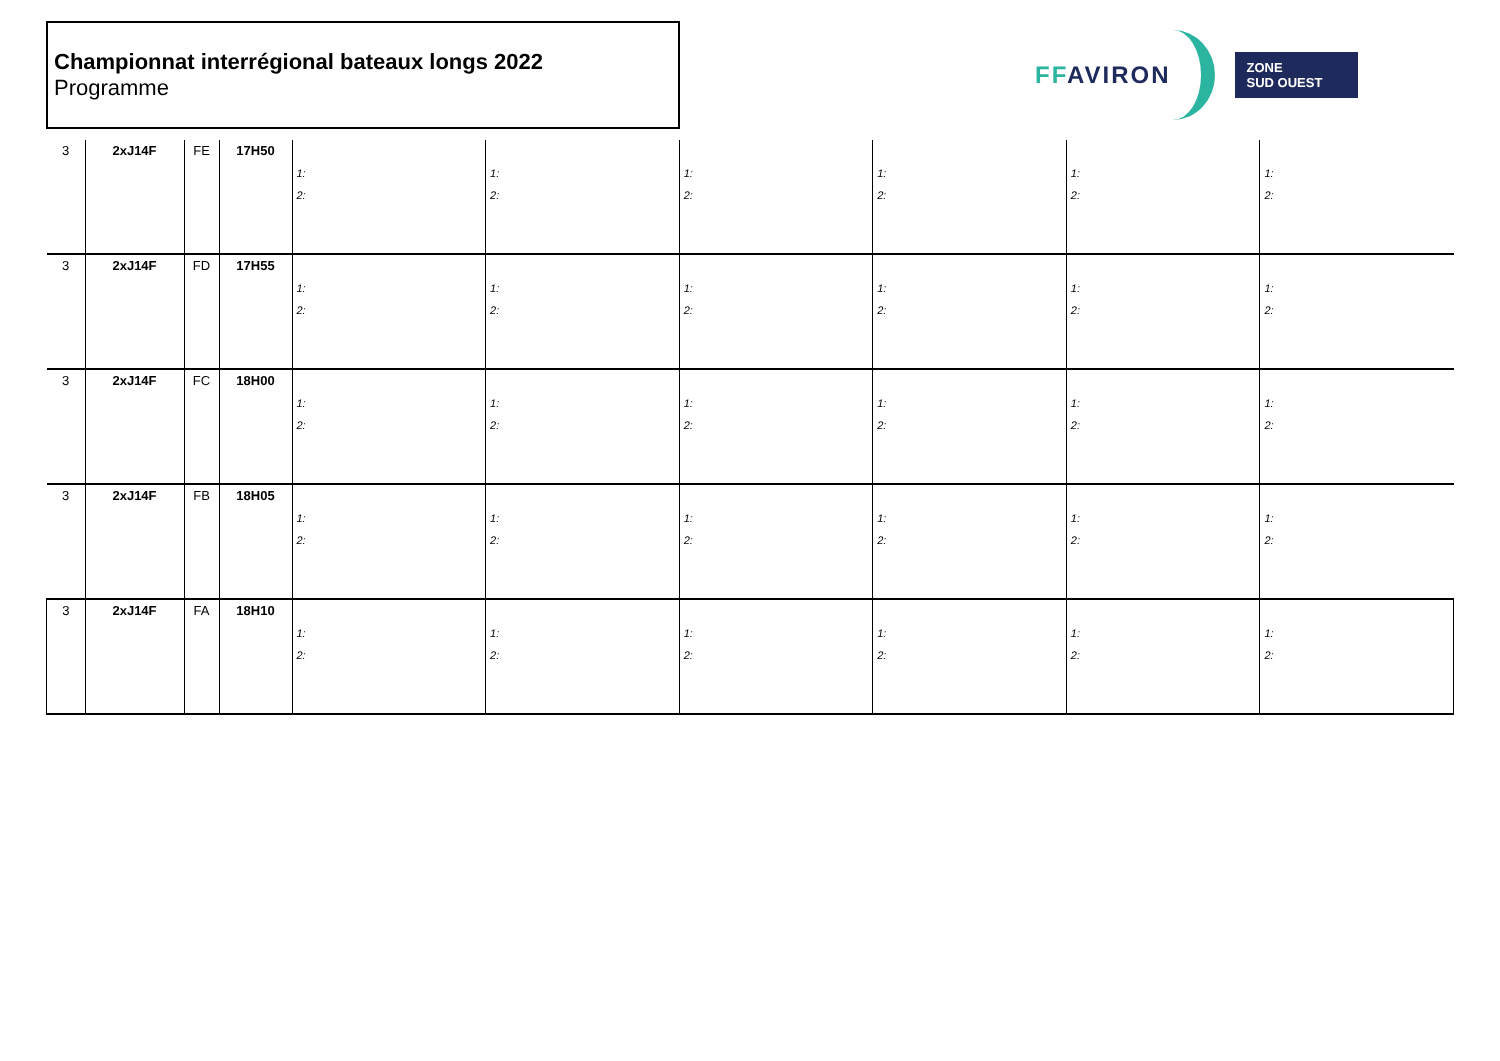Championnat interrégional bateaux longs 2022
Programme
FFAVIRON
ZONE
SUD OUEST
| 3 | 2xJ14F | FE | 17H50 | 1: 2: | 1: 2: | 1: 2: | 1: 2: | 1: 2: | 1: 2: |
| 3 | 2xJ14F | FD | 17H55 | 1: 2: | 1: 2: | 1: 2: | 1: 2: | 1: 2: | 1: 2: |
| 3 | 2xJ14F | FC | 18H00 | 1: 2: | 1: 2: | 1: 2: | 1: 2: | 1: 2: | 1: 2: |
| 3 | 2xJ14F | FB | 18H05 | 1: 2: | 1: 2: | 1: 2: | 1: 2: | 1: 2: | 1: 2: |
| 3 | 2xJ14F | FA | 18H10 | 1: 2: | 1: 2: | 1: 2: | 1: 2: | 1: 2: | 1: 2: |